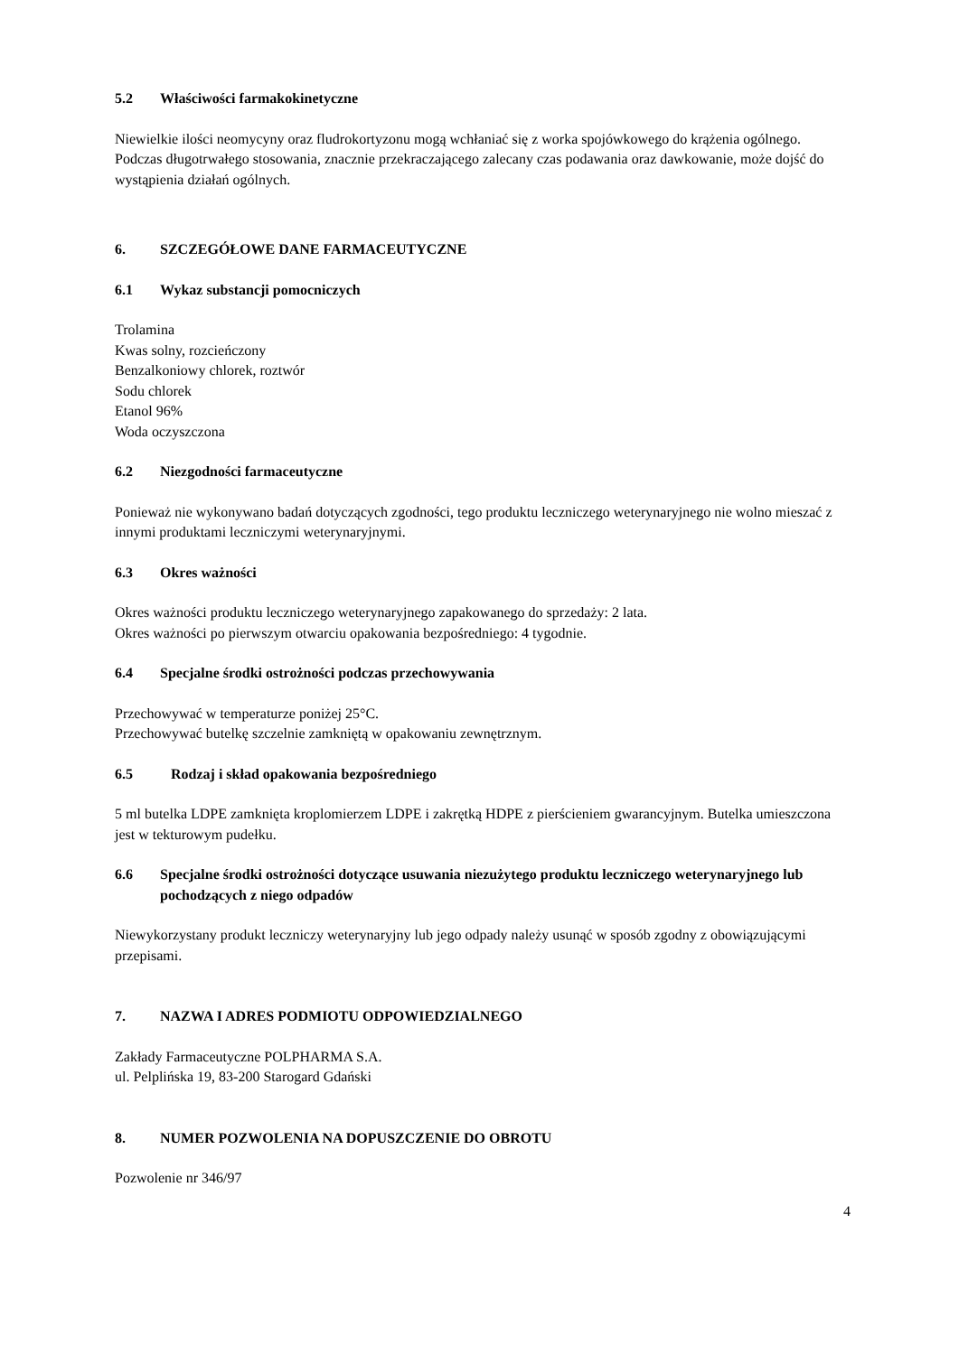5.2 Właściwości farmakokinetyczne
Niewielkie ilości neomycyny oraz fludrokortyzonu mogą wchłaniać się z worka spojówkowego do krążenia ogólnego. Podczas długotrwałego stosowania, znacznie przekraczającego zalecany czas podawania oraz dawkowanie, może dojść do wystąpienia działań ogólnych.
6. SZCZEGÓŁOWE DANE FARMACEUTYCZNE
6.1 Wykaz substancji pomocniczych
Trolamina
Kwas solny, rozcieńczony
Benzalkoniowy chlorek, roztwór
Sodu chlorek
Etanol 96%
Woda oczyszczona
6.2 Niezgodności farmaceutyczne
Ponieważ nie wykonywano badań dotyczących zgodności, tego produktu leczniczego weterynaryjnego nie wolno mieszać z innymi produktami leczniczymi weterynaryjnymi.
6.3 Okres ważności
Okres ważności produktu leczniczego weterynaryjnego zapakowanego do sprzedaży: 2 lata.
Okres ważności po pierwszym otwarciu opakowania bezpośredniego: 4 tygodnie.
6.4 Specjalne środki ostrożności podczas przechowywania
Przechowywać w temperaturze poniżej 25°C.
Przechowywać butelkę szczelnie zamkniętą w opakowaniu zewnętrznym.
6.5 Rodzaj i skład opakowania bezpośredniego
5 ml butelka LDPE zamknięta kroplomierzem LDPE i zakrętką HDPE z pierścieniem gwarancyjnym. Butelka umieszczona jest w tekturowym pudełku.
6.6 Specjalne środki ostrożności dotyczące usuwania niezużytego produktu leczniczego weterynaryjnego lub pochodzących z niego odpadów
Niewykorzystany produkt leczniczy weterynaryjny lub jego odpady należy usunąć w sposób zgodny z obowiązującymi przepisami.
7. NAZWA I ADRES PODMIOTU ODPOWIEDZIALNEGO
Zakłady Farmaceutyczne POLPHARMA S.A.
ul. Pelplińska 19, 83-200 Starogard Gdański
8. NUMER POZWOLENIA NA DOPUSZCZENIE DO OBROTU
Pozwolenie nr 346/97
4